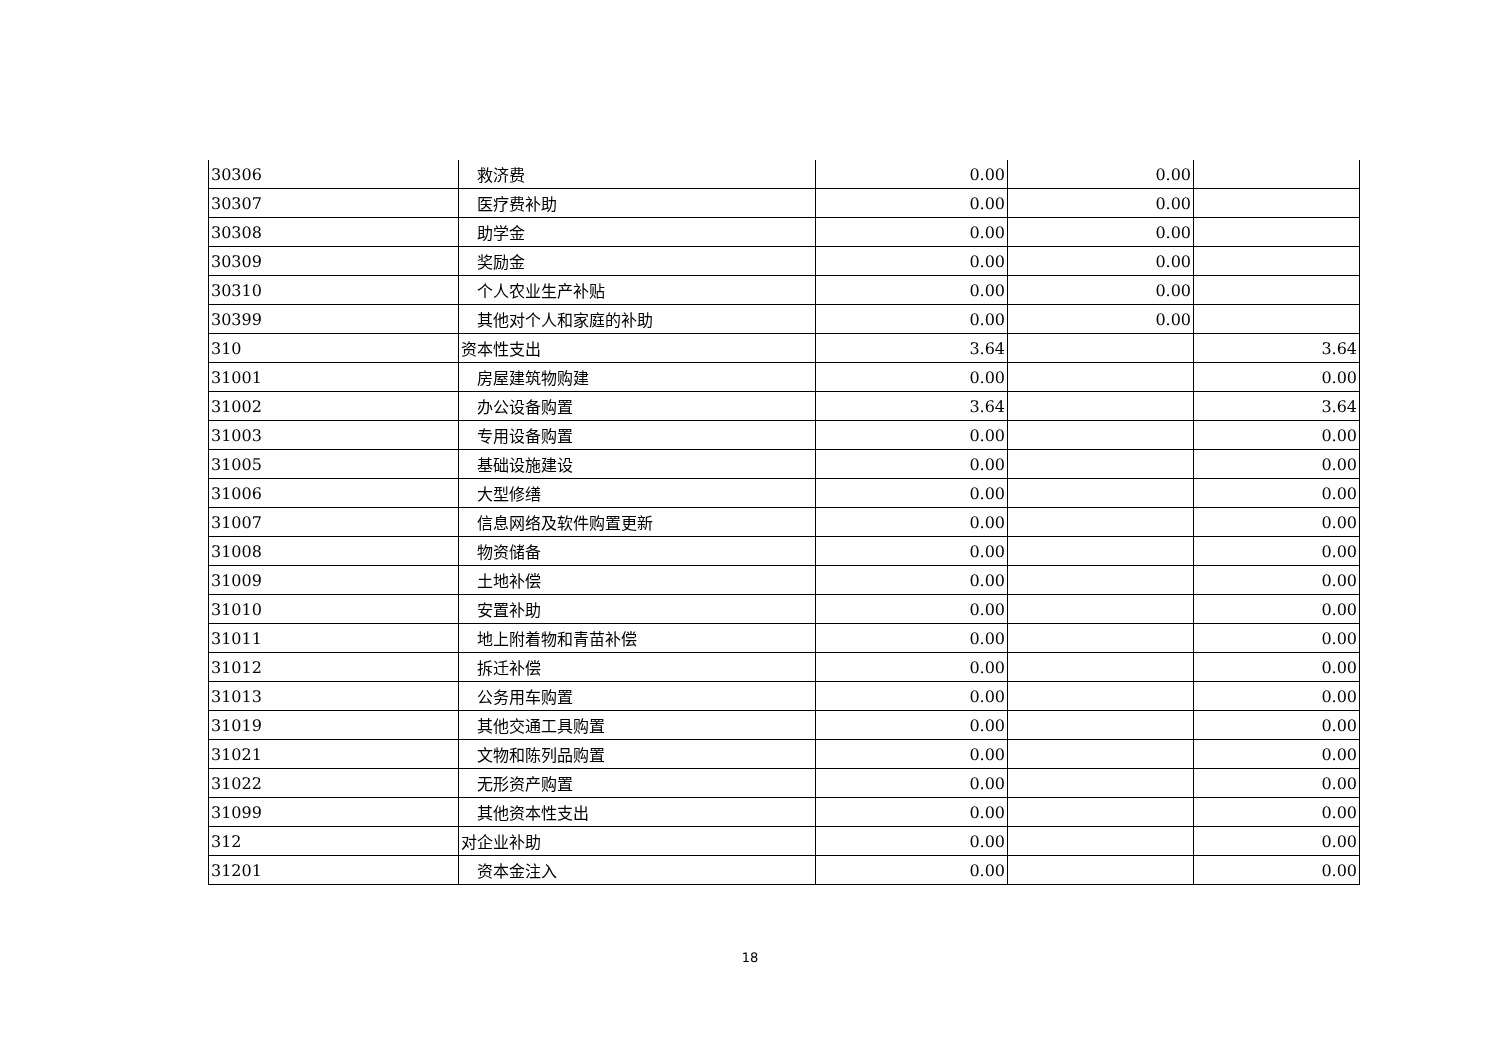| 30306 | 救济费 | 0.00 | 0.00 | |
| 30307 | 医疗费补助 | 0.00 | 0.00 | |
| 30308 | 助学金 | 0.00 | 0.00 | |
| 30309 | 奖励金 | 0.00 | 0.00 | |
| 30310 | 个人农业生产补贴 | 0.00 | 0.00 | |
| 30399 | 其他对个人和家庭的补助 | 0.00 | 0.00 | |
| 310 | 资本性支出 | 3.64 | | 3.64 |
| 31001 | 房屋建筑物购建 | 0.00 | | 0.00 |
| 31002 | 办公设备购置 | 3.64 | | 3.64 |
| 31003 | 专用设备购置 | 0.00 | | 0.00 |
| 31005 | 基础设施建设 | 0.00 | | 0.00 |
| 31006 | 大型修缮 | 0.00 | | 0.00 |
| 31007 | 信息网络及软件购置更新 | 0.00 | | 0.00 |
| 31008 | 物资储备 | 0.00 | | 0.00 |
| 31009 | 土地补偿 | 0.00 | | 0.00 |
| 31010 | 安置补助 | 0.00 | | 0.00 |
| 31011 | 地上附着物和青苗补偿 | 0.00 | | 0.00 |
| 31012 | 拆迁补偿 | 0.00 | | 0.00 |
| 31013 | 公务用车购置 | 0.00 | | 0.00 |
| 31019 | 其他交通工具购置 | 0.00 | | 0.00 |
| 31021 | 文物和陈列品购置 | 0.00 | | 0.00 |
| 31022 | 无形资产购置 | 0.00 | | 0.00 |
| 31099 | 其他资本性支出 | 0.00 | | 0.00 |
| 312 | 对企业补助 | 0.00 | | 0.00 |
| 31201 | 资本金注入 | 0.00 | | 0.00 |
18